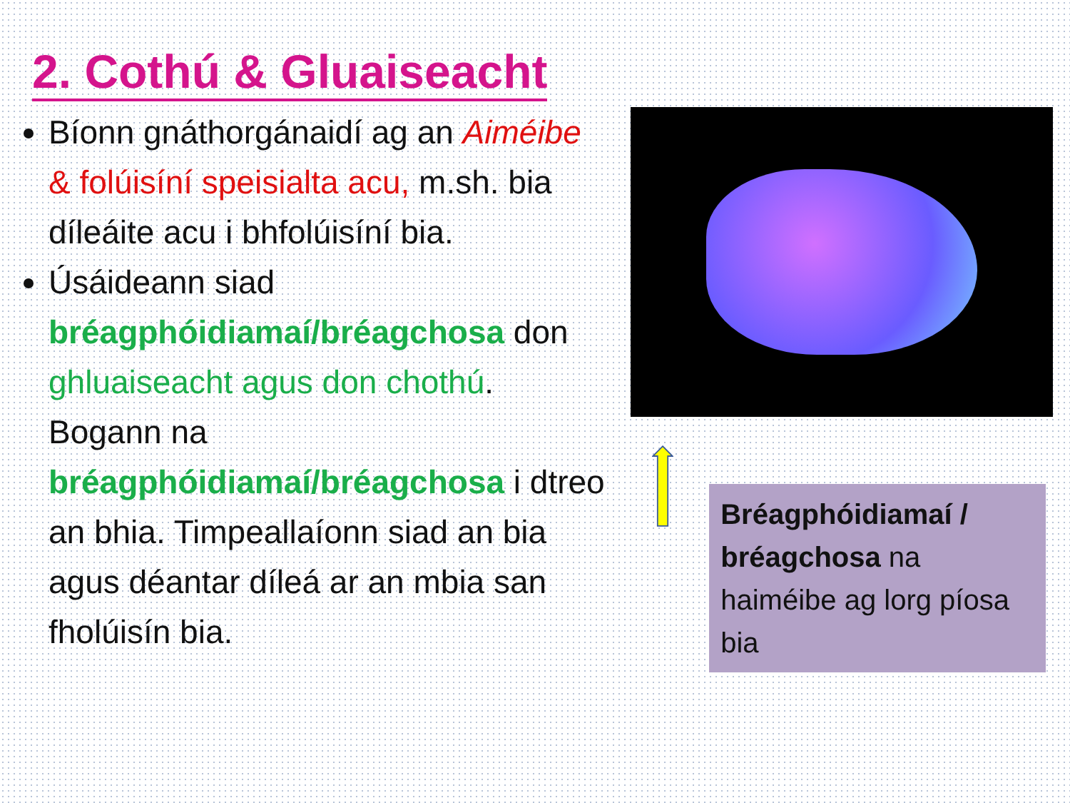2. Cothú & Gluaiseacht
Bíonn gnáthorgánaidí ag an Aiméibe & folúisíní speisialta acu, m.sh. bia díleáite acu i bhfolúisíní bia.
Úsáideann siad bréagphóidiamaí/bréagchosa don ghluaiseacht agus don chothú. Bogann na bréagphóidiamaí/bréagchosa i dtreo an bhia. Timpeallaíonn siad an bia agus déantar díleá ar an mbia san fholúisín bia.
Bréagphóidiamaí / bréagchosa na haiméibe ag lorg píosa bia